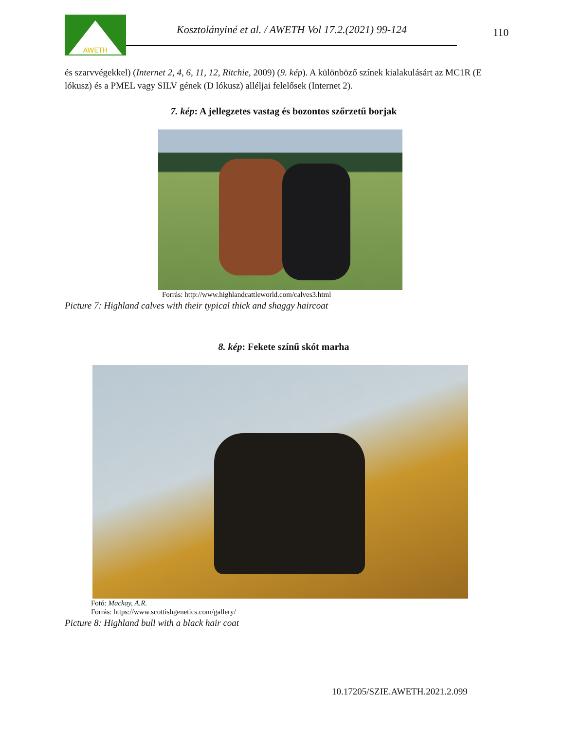AWETH
Kosztolányiné et al. / AWETH Vol 17.2.(2021) 99-124
110
és szarvvégekkel) (Internet 2, 4, 6, 11, 12, Ritchie, 2009) (9. kép). A különböző színek kialakulásárt az MC1R (E lókusz) és a PMEL vagy SILV gének (D lókusz) alléljai felelősek (Internet 2).
7. kép: A jellegzetes vastag és bozontos szőrzetű borjak
Forrás: http://www.highlandcattleworld.com/calves3.html
Picture 7: Highland calves with their typical thick and shaggy haircoat
8. kép: Fekete színű skót marha
Fotó: Mackay, A.R.
Forrás: https://www.scottishgenetics.com/gallery/
Picture 8: Highland bull with a black hair coat
10.17205/SZIE.AWETH.2021.2.099